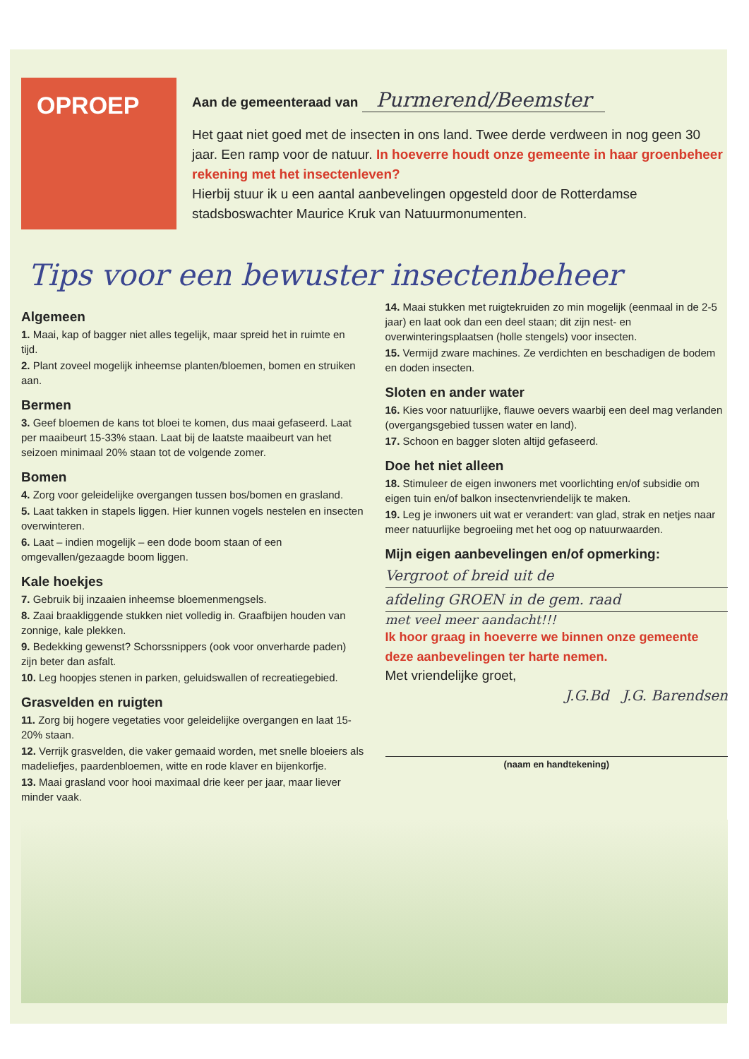OPROEP
Aan de gemeenteraad van Purmerend/Beemster
Het gaat niet goed met de insecten in ons land. Twee derde verdween in nog geen 30 jaar. Een ramp voor de natuur. In hoeverre houdt onze gemeente in haar groenbeheer rekening met het insectenleven?
Hierbij stuur ik u een aantal aanbevelingen opgesteld door de Rotterdamse stadsboswachter Maurice Kruk van Natuurmonumenten.
Tips voor een bewuster insectenbeheer
Algemeen
1. Maai, kap of bagger niet alles tegelijk, maar spreid het in ruimte en tijd.
2. Plant zoveel mogelijk inheemse planten/bloemen, bomen en struiken aan.
Bermen
3. Geef bloemen de kans tot bloei te komen, dus maai gefaseerd. Laat per maaibeurt 15-33% staan. Laat bij de laatste maaibeurt van het seizoen minimaal 20% staan tot de volgende zomer.
Bomen
4. Zorg voor geleidelijke overgangen tussen bos/bomen en grasland.
5. Laat takken in stapels liggen. Hier kunnen vogels nestelen en insecten overwinteren.
6. Laat – indien mogelijk – een dode boom staan of een omgevallen/gezaagde boom liggen.
Kale hoekjes
7. Gebruik bij inzaaien inheemse bloemenmengsels.
8. Zaai braakliggende stukken niet volledig in. Graafbijen houden van zonnige, kale plekken.
9. Bedekking gewenst? Schorssnippers (ook voor onverharde paden) zijn beter dan asfalt.
10. Leg hoopjes stenen in parken, geluidswallen of recreatiegebied.
Grasvelden en ruigten
11. Zorg bij hogere vegetaties voor geleidelijke overgangen en laat 15-20% staan.
12. Verrijk grasvelden, die vaker gemaaid worden, met snelle bloeiers als madeliefjes, paardenbloemen, witte en rode klaver en bijenkorfje.
13. Maai grasland voor hooi maximaal drie keer per jaar, maar liever minder vaak.
14. Maai stukken met ruigtekruiden zo min mogelijk (eenmaal in de 2-5 jaar) en laat ook dan een deel staan; dit zijn nest- en overwinteringsplaatsen (holle stengels) voor insecten.
15. Vermijd zware machines. Ze verdichten en beschadigen de bodem en doden insecten.
Sloten en ander water
16. Kies voor natuurlijke, flauwe oevers waarbij een deel mag verlanden (overgangsgebied tussen water en land).
17. Schoon en bagger sloten altijd gefaseerd.
Doe het niet alleen
18. Stimuleer de eigen inwoners met voorlichting en/of subsidie om eigen tuin en/of balkon insectenvriendelijk te maken.
19. Leg je inwoners uit wat er verandert: van glad, strak en netjes naar meer natuurlijke begroeiing met het oog op natuurwaarden.
Mijn eigen aanbevelingen en/of opmerking:
Vergroot of breid uit de
afdeling GROEN in de gem. raad
met veel meer aandacht!!!
Ik hoor graag in hoeverre we binnen onze gemeente deze aanbevelingen ter harte nemen.
Met vriendelijke groet,
J.G.Bd J.G. Barendsen
(naam en handtekening)